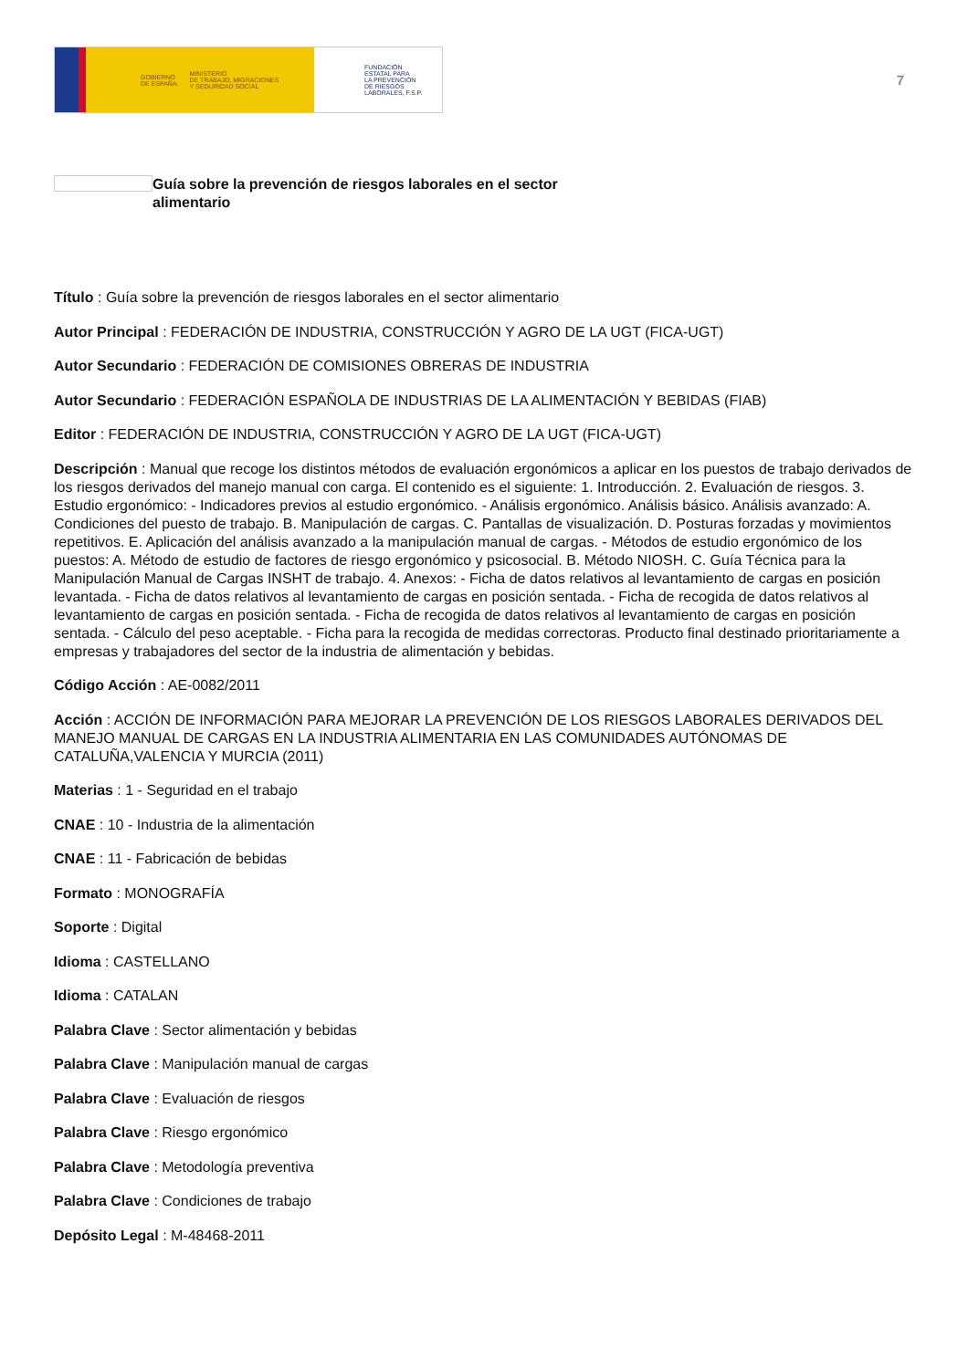GOBIERNO
DE ESPAÑA MINISTERIO
DE TRABAJO, MIGRACIONES
Y SEGURIDAD SOCIAL
FUNDACIÓN
ESTATAL PARA
LA PREVENCIÓN
DE RIESGOS
LABORALES, F.S.P.
7
Guía sobre la prevención de riesgos laborales en el sector alimentario
Título : Guía sobre la prevención de riesgos laborales en el sector alimentario
Autor Principal : FEDERACIÓN DE INDUSTRIA, CONSTRUCCIÓN Y AGRO DE LA UGT (FICA-UGT)
Autor Secundario : FEDERACIÓN DE COMISIONES OBRERAS DE INDUSTRIA
Autor Secundario : FEDERACIÓN ESPAÑOLA DE INDUSTRIAS DE LA ALIMENTACIÓN Y BEBIDAS (FIAB)
Editor : FEDERACIÓN DE INDUSTRIA, CONSTRUCCIÓN Y AGRO DE LA UGT (FICA-UGT)
Descripción : Manual que recoge los distintos métodos de evaluación ergonómicos a aplicar en los puestos de trabajo derivados de los riesgos derivados del manejo manual con carga. El contenido es el siguiente: 1. Introducción. 2. Evaluación de riesgos. 3. Estudio ergonómico: - Indicadores previos al estudio ergonómico. - Análisis ergonómico. Análisis básico. Análisis avanzado: A. Condiciones del puesto de trabajo. B. Manipulación de cargas. C. Pantallas de visualización. D. Posturas forzadas y movimientos repetitivos. E. Aplicación del análisis avanzado a la manipulación manual de cargas. - Métodos de estudio ergonómico de los puestos: A. Método de estudio de factores de riesgo ergonómico y psicosocial. B. Método NIOSH. C. Guía Técnica para la Manipulación Manual de Cargas INSHT de trabajo. 4. Anexos: - Ficha de datos relativos al levantamiento de cargas en posición levantada. - Ficha de datos relativos al levantamiento de cargas en posición sentada. - Ficha de recogida de datos relativos al levantamiento de cargas en posición sentada. - Ficha de recogida de datos relativos al levantamiento de cargas en posición sentada. - Cálculo del peso aceptable. - Ficha para la recogida de medidas correctoras. Producto final destinado prioritariamente a empresas y trabajadores del sector de la industria de alimentación y bebidas.
Código Acción : AE-0082/2011
Acción : ACCIÓN DE INFORMACIÓN PARA MEJORAR LA PREVENCIÓN DE LOS RIESGOS LABORALES DERIVADOS DEL MANEJO MANUAL DE CARGAS EN LA INDUSTRIA ALIMENTARIA EN LAS COMUNIDADES AUTÓNOMAS DE CATALUÑA,VALENCIA Y MURCIA (2011)
Materias : 1 - Seguridad en el trabajo
CNAE : 10 - Industria de la alimentación
CNAE : 11 - Fabricación de bebidas
Formato : MONOGRAFÍA
Soporte : Digital
Idioma : CASTELLANO
Idioma : CATALAN
Palabra Clave : Sector alimentación y bebidas
Palabra Clave : Manipulación manual de cargas
Palabra Clave : Evaluación de riesgos
Palabra Clave : Riesgo ergonómico
Palabra Clave : Metodología preventiva
Palabra Clave : Condiciones de trabajo
Depósito Legal : M-48468-2011